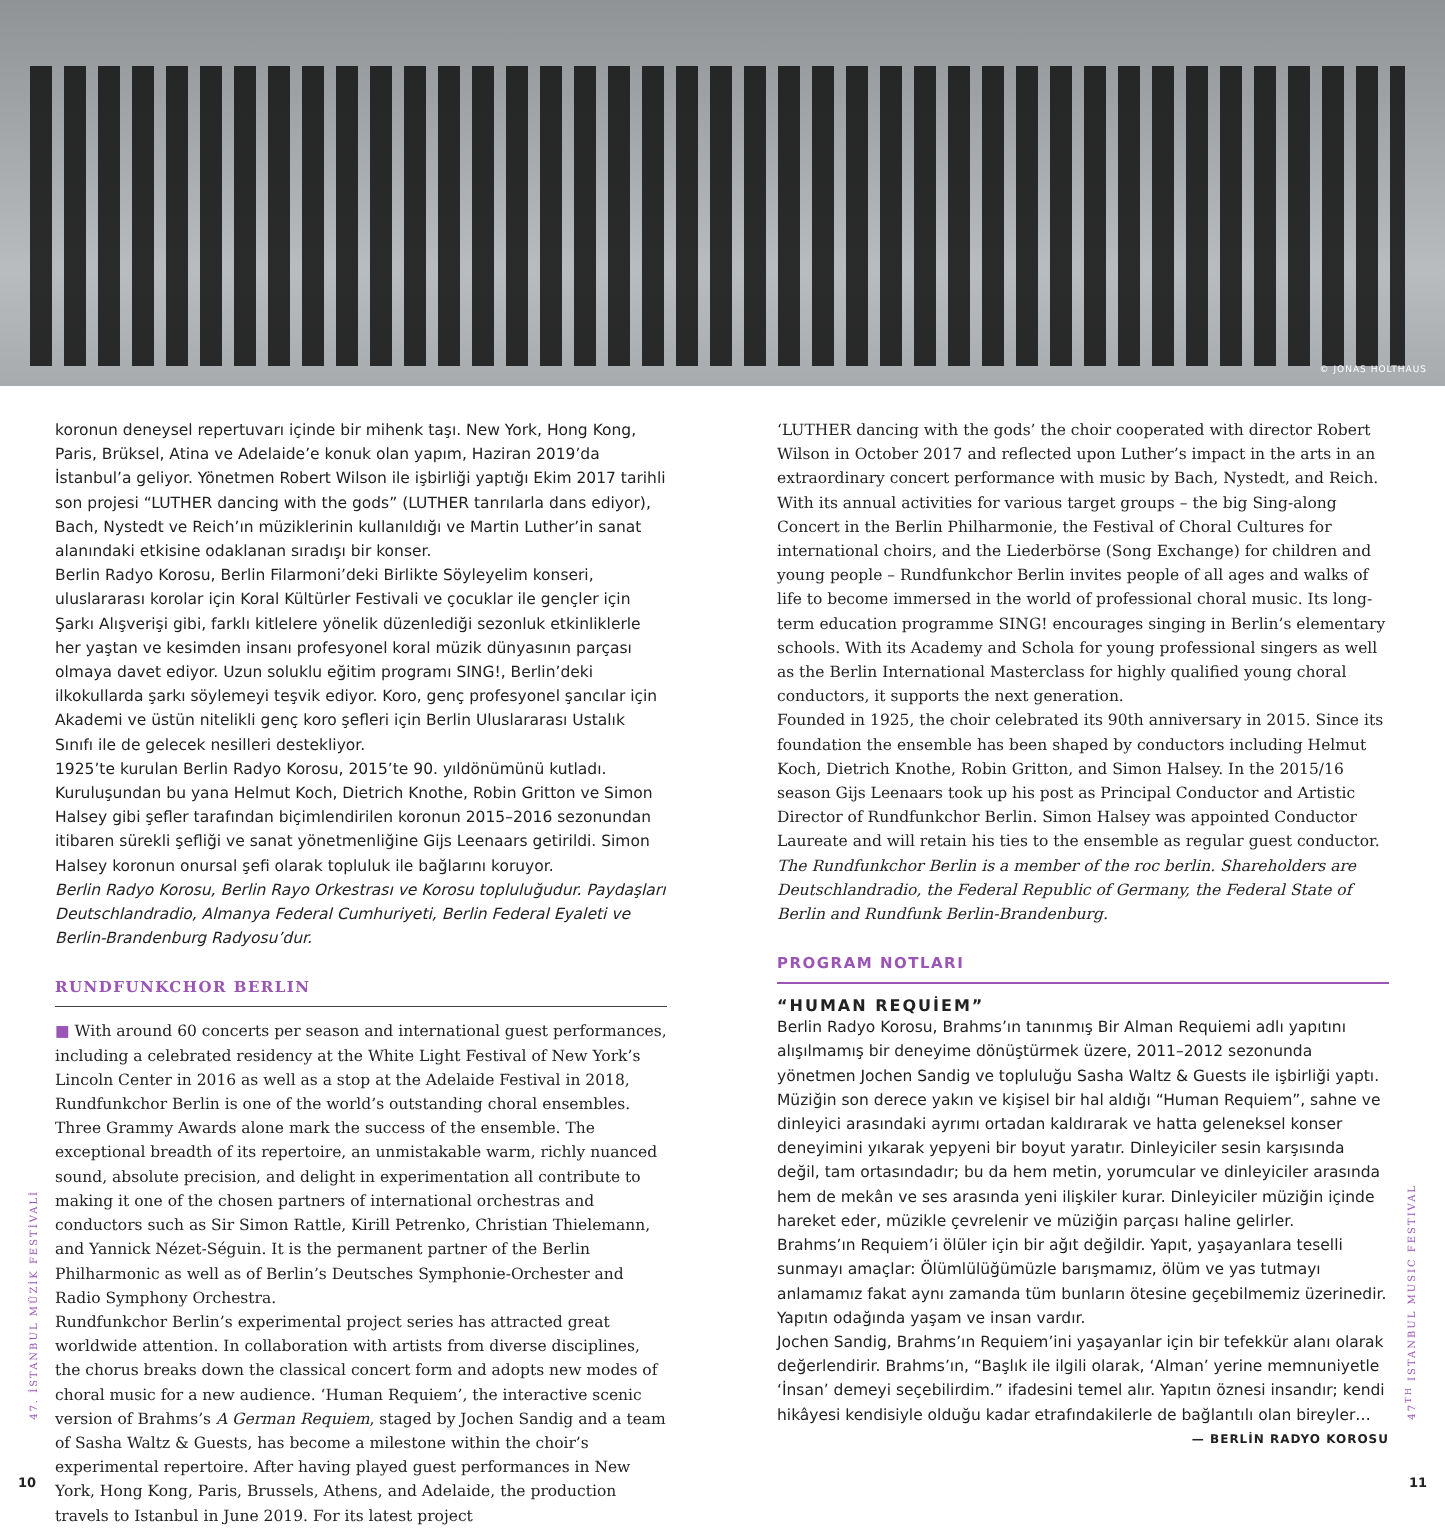© JONAS HOLTHAUS
koronun deneysel repertuvarı içinde bir mihenk taşı. New York, Hong Kong, Paris, Brüksel, Atina ve Adelaide’e konuk olan yapım, Haziran 2019’da İstanbul’a geliyor. Yönetmen Robert Wilson ile işbirliği yaptığı Ekim 2017 tarihli son projesi “LUTHER dancing with the gods” (LUTHER tanrılarla dans ediyor), Bach, Nystedt ve Reich’ın müziklerinin kullanıldığı ve Martin Luther’in sanat alanındaki etkisine odaklanan sıradışı bir konser.
Berlin Radyo Korosu, Berlin Filarmoni’deki Birlikte Söyleyelim konseri, uluslararası korolar için Koral Kültürler Festivali ve çocuklar ile gençler için Şarkı Alışverişi gibi, farklı kitlelere yönelik düzenlediği sezonluk etkinliklerle her yaştan ve kesimden insanı profesyonel koral müzik dünyasının parçası olmaya davet ediyor. Uzun soluklu eğitim programı SING!, Berlin’deki ilkokullarda şarkı söylemeyi teşvik ediyor. Koro, genç profesyonel şancılar için Akademi ve üstün nitelikli genç koro şefleri için Berlin Uluslararası Ustalık Sınıfı ile de gelecek nesilleri destekliyor.
1925’te kurulan Berlin Radyo Korosu, 2015’te 90. yıldönümünü kutladı. Kuruluşundan bu yana Helmut Koch, Dietrich Knothe, Robin Gritton ve Simon Halsey gibi şefler tarafından biçimlendirilen koronun 2015–2016 sezonundan itibaren sürekli şefliği ve sanat yönetmenliğine Gijs Leenaars getirildi. Simon Halsey koronun onursal şefi olarak topluluk ile bağlarını koruyor.
Berlin Radyo Korosu, Berlin Rayo Orkestrası ve Korosu topluluğudur. Paydaşları Deutschlandradio, Almanya Federal Cumhuriyeti, Berlin Federal Eyaleti ve Berlin-Brandenburg Radyosu’dur.
RUNDFUNKCHOR BERLIN
■ With around 60 concerts per season and international guest performances, including a celebrated residency at the White Light Festival of New York’s Lincoln Center in 2016 as well as a stop at the Adelaide Festival in 2018, Rundfunkchor Berlin is one of the world’s outstanding choral ensembles. Three Grammy Awards alone mark the success of the ensemble. The exceptional breadth of its repertoire, an unmistakable warm, richly nuanced sound, absolute precision, and delight in experimentation all contribute to making it one of the chosen partners of international orchestras and conductors such as Sir Simon Rattle, Kirill Petrenko, Christian Thielemann, and Yannick Nézet-Séguin. It is the permanent partner of the Berlin Philharmonic as well as of Berlin’s Deutsches Symphonie-Orchester and Radio Symphony Orchestra.
Rundfunkchor Berlin’s experimental project series has attracted great worldwide attention. In collaboration with artists from diverse disciplines, the chorus breaks down the classical concert form and adopts new modes of choral music for a new audience. ‘Human Requiem’, the interactive scenic version of Brahms’s A German Requiem, staged by Jochen Sandig and a team of Sasha Waltz & Guests, has become a milestone within the choir’s experimental repertoire. After having played guest performances in New York, Hong Kong, Paris, Brussels, Athens, and Adelaide, the production travels to Istanbul in June 2019. For its latest project
‘LUTHER dancing with the gods’ the choir cooperated with director Robert Wilson in October 2017 and reflected upon Luther’s impact in the arts in an extraordinary concert performance with music by Bach, Nystedt, and Reich.
With its annual activities for various target groups – the big Sing-along Concert in the Berlin Philharmonie, the Festival of Choral Cultures for international choirs, and the Liederbörse (Song Exchange) for children and young people – Rundfunkchor Berlin invites people of all ages and walks of life to become immersed in the world of professional choral music. Its long-term education programme SING! encourages singing in Berlin’s elementary schools. With its Academy and Schola for young professional singers as well as the Berlin International Masterclass for highly qualified young choral conductors, it supports the next generation.
Founded in 1925, the choir celebrated its 90th anniversary in 2015. Since its foundation the ensemble has been shaped by conductors including Helmut Koch, Dietrich Knothe, Robin Gritton, and Simon Halsey. In the 2015/16 season Gijs Leenaars took up his post as Principal Conductor and Artistic Director of Rundfunkchor Berlin. Simon Halsey was appointed Conductor Laureate and will retain his ties to the ensemble as regular guest conductor.
The Rundfunkchor Berlin is a member of the roc berlin. Shareholders are Deutschlandradio, the Federal Republic of Germany, the Federal State of Berlin and Rundfunk Berlin-Brandenburg.
PROGRAM NOTLARI
“HUMAN REQUİEM”
Berlin Radyo Korosu, Brahms’ın tanınmış Bir Alman Requiemi adlı yapıtını alışılmamış bir deneyime dönüştürmek üzere, 2011–2012 sezonunda yönetmen Jochen Sandig ve topluluğu Sasha Waltz & Guests ile işbirliği yaptı.
Müziğin son derece yakın ve kişisel bir hal aldığı “Human Requiem”, sahne ve dinleyici arasındaki ayrımı ortadan kaldırarak ve hatta geleneksel konser deneyimini yıkarak yepyeni bir boyut yaratır. Dinleyiciler sesin karşısında değil, tam ortasındadır; bu da hem metin, yorumcular ve dinleyiciler arasında hem de mekân ve ses arasında yeni ilişkiler kurar. Dinleyiciler müziğin içinde hareket eder, müzikle çevrelenir ve müziğin parçası haline gelirler.
Brahms’ın Requiem’i ölüler için bir ağıt değildir. Yapıt, yaşayanlara teselli sunmayı amaçlar: Ölümlülüğümüzle barışmamız, ölüm ve yas tutmayı anlamamız fakat aynı zamanda tüm bunların ötesine geçebilmemiz üzerinedir. Yapıtın odağında yaşam ve insan vardır.
Jochen Sandig, Brahms’ın Requiem’ini yaşayanlar için bir tefekkür alanı olarak değerlendirir. Brahms’ın, “Başlık ile ilgili olarak, ‘Alman’ yerine memnuniyetle ‘İnsan’ demeyi seçebilirdim.” ifadesini temel alır. Yapıtın öznesi insandır; kendi hikâyesi kendisiyle olduğu kadar etrafındakilerle de bağlantılı olan bireyler…
— BERLİN RADYO KOROSU
47. İSTANBUL MÜZİK FESTİVALİ
47<sup>TH</sup> ISTANBUL MUSIC FESTIVAL
10 11